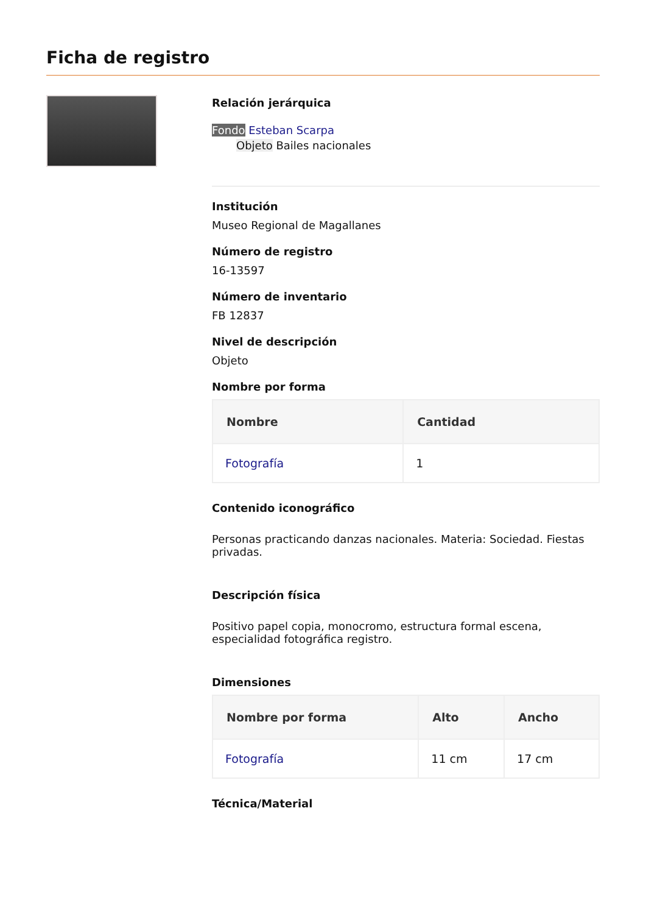Ficha de registro
Relación jerárquica
Fondo Esteban Scarpa
Objeto Bailes nacionales
Institución
Museo Regional de Magallanes
Número de registro
16-13597
Número de inventario
FB 12837
Nivel de descripción
Objeto
Nombre por forma
| Nombre | Cantidad |
| --- | --- |
| Fotografía | 1 |
Contenido iconográfico
Personas practicando danzas nacionales. Materia: Sociedad. Fiestas privadas.
Descripción física
Positivo papel copia, monocromo, estructura formal escena, especialidad fotográfica registro.
Dimensiones
| Nombre por forma | Alto | Ancho |
| --- | --- | --- |
| Fotografía | 11 cm | 17 cm |
Técnica/Material